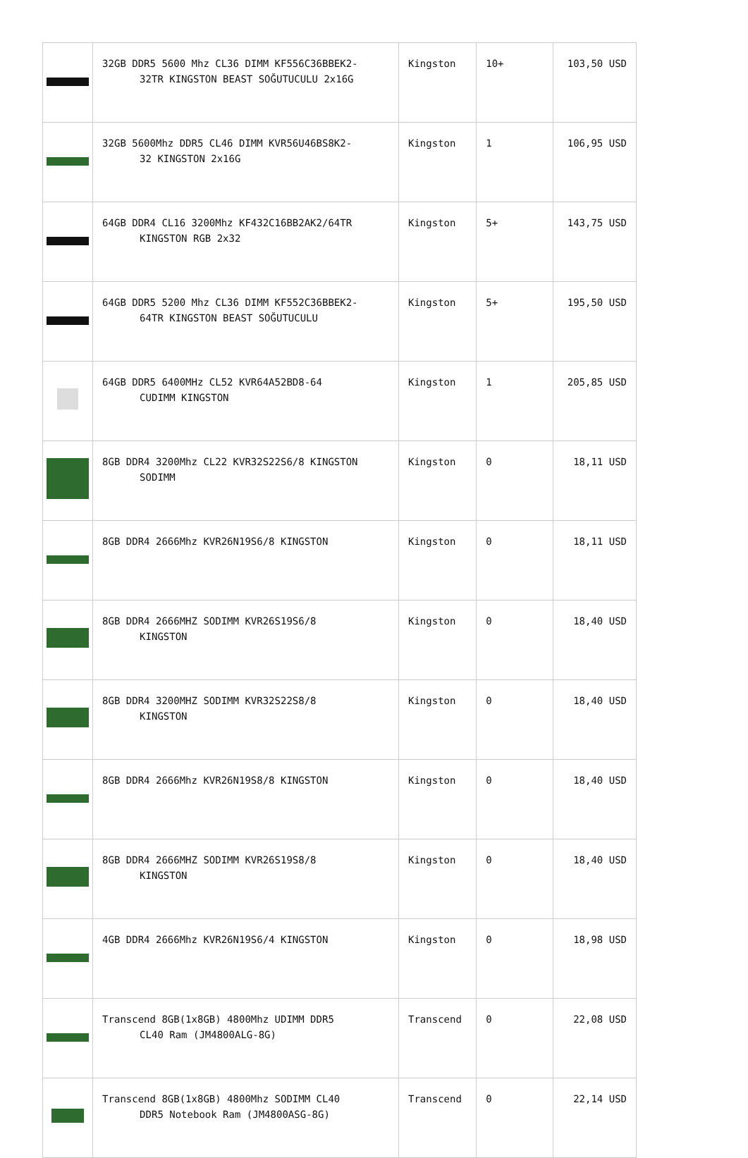| | 32GB DDR5 5600 Mhz CL36 DIMM KF556C36BBEK2- 32TR KINGSTON BEAST SOĞUTUCULU 2x16G | Kingston | 10+ | 103,50 USD |
| | 32GB 5600Mhz DDR5 CL46 DIMM KVR56U46BS8K2- 32 KINGSTON 2x16G | Kingston | 1 | 106,95 USD |
| | 64GB DDR4 CL16 3200Mhz KF432C16BB2AK2/64TR KINGSTON RGB 2x32 | Kingston | 5+ | 143,75 USD |
| | 64GB DDR5 5200 Mhz CL36 DIMM KF552C36BBEK2- 64TR KINGSTON BEAST SOĞUTUCULU | Kingston | 5+ | 195,50 USD |
| | 64GB DDR5 6400MHz CL52 KVR64A52BD8-64 CUDIMM KINGSTON | Kingston | 1 | 205,85 USD |
| | 8GB DDR4 3200Mhz CL22 KVR32S22S6/8 KINGSTON SODIMM | Kingston | 0 | 18,11 USD |
| | 8GB DDR4 2666Mhz KVR26N19S6/8 KINGSTON | Kingston | 0 | 18,11 USD |
| | 8GB DDR4 2666MHZ SODIMM KVR26S19S6/8 KINGSTON | Kingston | 0 | 18,40 USD |
| | 8GB DDR4 3200MHZ SODIMM KVR32S22S8/8 KINGSTON | Kingston | 0 | 18,40 USD |
| | 8GB DDR4 2666Mhz KVR26N19S8/8 KINGSTON | Kingston | 0 | 18,40 USD |
| | 8GB DDR4 2666MHZ SODIMM KVR26S19S8/8 KINGSTON | Kingston | 0 | 18,40 USD |
| | 4GB DDR4 2666Mhz KVR26N19S6/4 KINGSTON | Kingston | 0 | 18,98 USD |
| | Transcend 8GB(1x8GB) 4800Mhz UDIMM DDR5 CL40 Ram (JM4800ALG-8G) | Transcend | 0 | 22,08 USD |
| | Transcend 8GB(1x8GB) 4800Mhz SODIMM CL40 DDR5 Notebook Ram (JM4800ASG-8G) | Transcend | 0 | 22,14 USD |